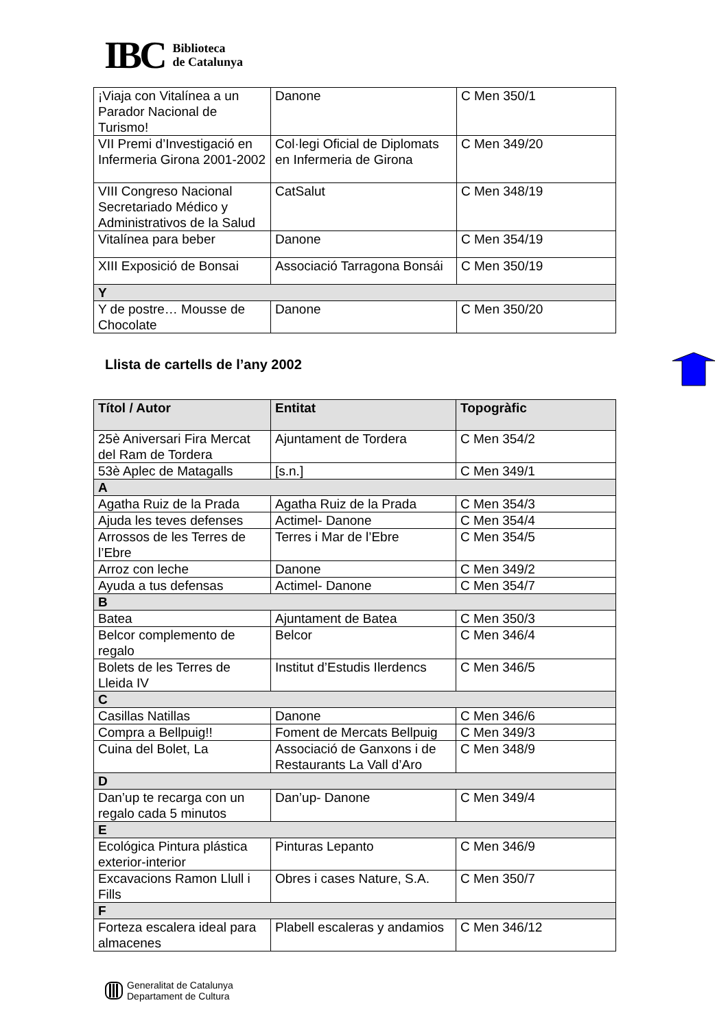IBC Biblioteca
de Catalunya
| ¡Viaja con Vitalínea a un Parador Nacional de Turismo! | Danone | C Men 350/1 |
| VII Premi d’Investigació en Infermeria Girona 2001-2002 | Col·legi Oficial de Diplomats en Infermeria de Girona | C Men 349/20 |
| VIII Congreso Nacional Secretariado Médico y Administrativos de la Salud | CatSalut | C Men 348/19 |
| Vitalínea para beber | Danone | C Men 354/19 |
| XIII Exposició de Bonsai | Associació Tarragona Bonsái | C Men 350/19 |
| Y | | |
| Y de postre… Mousse de Chocolate | Danone | C Men 350/20 |
Llista de cartells de l’any 2002
| Títol / Autor | Entitat | Topogràfic |
| --- | --- | --- |
| 25è Aniversari Fira Mercat del Ram de Tordera | Ajuntament de Tordera | C Men 354/2 |
| 53è Aplec de Matagalls | [s.n.] | C Men 349/1 |
| A | | |
| Agatha Ruiz de la Prada | Agatha Ruiz de la Prada | C Men 354/3 |
| Ajuda les teves defenses | Actimel- Danone | C Men 354/4 |
| Arrossos de les Terres de l’Ebre | Terres i Mar de l’Ebre | C Men 354/5 |
| Arroz con leche | Danone | C Men 349/2 |
| Ayuda a tus defensas | Actimel- Danone | C Men 354/7 |
| B | | |
| Batea | Ajuntament de Batea | C Men 350/3 |
| Belcor complemento de regalo | Belcor | C Men 346/4 |
| Bolets de les Terres de Lleida IV | Institut d’Estudis Ilerdencs | C Men 346/5 |
| C | | |
| Casillas Natillas | Danone | C Men 346/6 |
| Compra a Bellpuig!! | Foment de Mercats Bellpuig | C Men 349/3 |
| Cuina del Bolet, La | Associació de Ganxons i de Restaurants La Vall d’Aro | C Men 348/9 |
| D | | |
| Dan’up te recarga con un regalo cada 5 minutos | Dan’up- Danone | C Men 349/4 |
| E | | |
| Ecológica Pintura plástica exterior-interior | Pinturas Lepanto | C Men 346/9 |
| Excavacions Ramon Llull i Fills | Obres i cases Nature, S.A. | C Men 350/7 |
| F | | |
| Forteza escalera ideal para almacenes | Plabell escaleras y andamios | C Men 346/12 |
Generalitat de Catalunya
Departament de Cultura